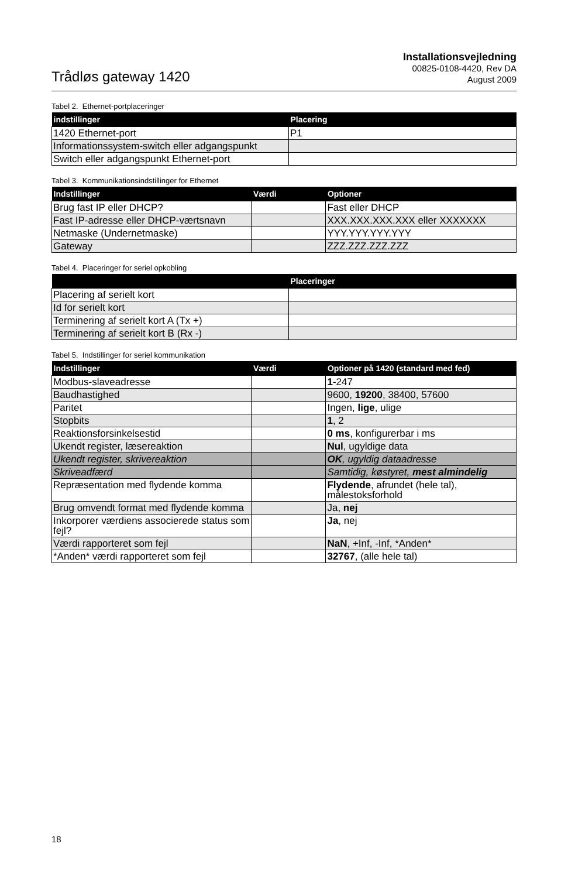Trådløs gateway 1420
Installationsvejledning
00825-0108-4420, Rev DA
August 2009
Tabel 2. Ethernet-portplaceringer
| indstillinger | Placering |
| --- | --- |
| 1420 Ethernet-port | P1 |
| Informationssystem-switch eller adgangspunkt | |
| Switch eller adgangspunkt Ethernet-port | |
Tabel 3. Kommunikationsindstillinger for Ethernet
| Indstillinger | Værdi | Optioner |
| --- | --- | --- |
| Brug fast IP eller DHCP? | | Fast eller DHCP |
| Fast IP-adresse eller DHCP-værtsnavn | | XXX.XXX.XXX.XXX eller XXXXXXX |
| Netmaske (Undernetmaske) | | YYY.YYY.YYY.YYY |
| Gateway | | ZZZ.ZZZ.ZZZ.ZZZ |
Tabel 4. Placeringer for seriel opkobling
| | Placeringer |
| --- | --- |
| Placering af serielt kort | |
| Id for serielt kort | |
| Terminering af serielt kort A (Tx +) | |
| Terminering af serielt kort B (Rx -) | |
Tabel 5. Indstillinger for seriel kommunikation
| Indstillinger | Værdi | Optioner på 1420 (standard med fed) |
| --- | --- | --- |
| Modbus-slaveadresse | | 1 -247 |
| Baudhastighed | | 9600, 19200 , 38400, 57600 |
| Paritet | | Ingen, lige , ulige |
| Stopbits | | 1 , 2 |
| Reaktionsforsinkelsestid | | 0 ms , konfigurerbar i ms |
| Ukendt register, læsereaktion | | Nul , ugyldige data |
| Ukendt register, skrivereaktion | | OK , ugyldig dataadresse |
| Skriveadfærd | | Samtidig, køstyret, mest almindelig |
| Repræsentation med flydende komma | | Flydende , afrundet (hele tal), målestoksforhold |
| Brug omvendt format med flydende komma | | Ja, nej |
| Inkorporer værdiens associerede status som fejl? | | Ja , nej |
| Værdi rapporteret som fejl | | NaN , +Inf, -Inf, *Anden* |
| *Anden* værdi rapporteret som fejl | | 32767 , (alle hele tal) |
18